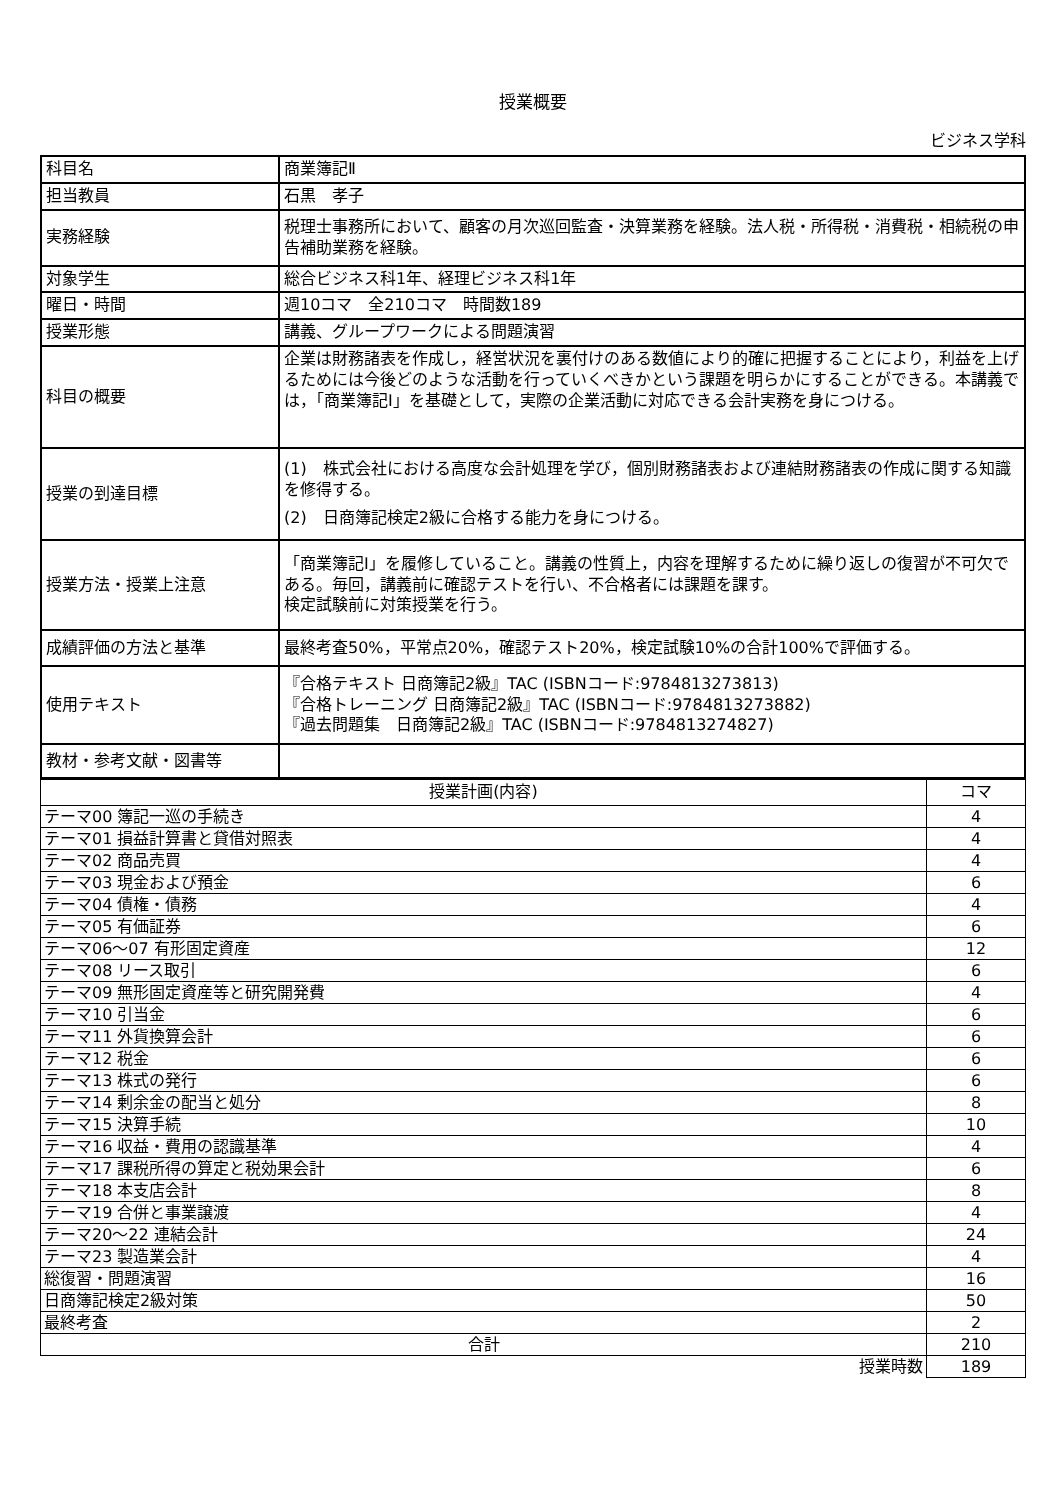授業概要
ビジネス学科
| 科目名 | 商業簿記Ⅱ |
| 担当教員 | 石黒 孝子 |
| 実務経験 | 税理士事務所において、顧客の月次巡回監査・決算業務を経験。法人税・所得税・消費税・相続税の申告補助業務を経験。 |
| 対象学生 | 総合ビジネス科1年、経理ビジネス科1年 |
| 曜日・時間 | 週10コマ 全210コマ 時間数189 |
| 授業形態 | 講義、グループワークによる問題演習 |
| 科目の概要 | 企業は財務諸表を作成し，経営状況を裏付けのある数値により的確に把握することにより，利益を上げるためには今後どのような活動を行っていくべきかという課題を明らかにすることができる。本講義では，「商業簿記Ⅰ」を基礎として，実際の企業活動に対応できる会計実務を身につける。 |
| 授業の到達目標 | (1) 株式会社における高度な会計処理を学び，個別財務諸表および連結財務諸表の作成に関する知識を修得する。 (2) 日商簿記検定2級に合格する能力を身につける。 |
| 授業方法・授業上注意 | 「商業簿記Ⅰ」を履修していること。講義の性質上，内容を理解するために繰り返しの復習が不可欠である。毎回，講義前に確認テストを行い、不合格者には課題を課す。 検定試験前に対策授業を行う。 |
| 成績評価の方法と基準 | 最終考査50%，平常点20%，確認テスト20%，検定試験10%の合計100%で評価する。 |
| 使用テキスト | 『合格テキスト 日商簿記2級』TAC (ISBNコード:9784813273813) 『合格トレーニング 日商簿記2級』TAC (ISBNコード:9784813273882) 『過去問題集 日商簿記2級』TAC (ISBNコード:9784813274827) |
| 教材・参考文献・図書等 | |
| 授業計画(内容) | コマ |
| --- | --- |
| テーマ00 簿記一巡の手続き | 4 |
| テーマ01 損益計算書と貸借対照表 | 4 |
| テーマ02 商品売買 | 4 |
| テーマ03 現金および預金 | 6 |
| テーマ04 債権・債務 | 4 |
| テーマ05 有価証券 | 6 |
| テーマ06～07 有形固定資産 | 12 |
| テーマ08 リース取引 | 6 |
| テーマ09 無形固定資産等と研究開発費 | 4 |
| テーマ10 引当金 | 6 |
| テーマ11 外貨換算会計 | 6 |
| テーマ12 税金 | 6 |
| テーマ13 株式の発行 | 6 |
| テーマ14 剰余金の配当と処分 | 8 |
| テーマ15 決算手続 | 10 |
| テーマ16 収益・費用の認識基準 | 4 |
| テーマ17 課税所得の算定と税効果会計 | 6 |
| テーマ18 本支店会計 | 8 |
| テーマ19 合併と事業譲渡 | 4 |
| テーマ20～22 連結会計 | 24 |
| テーマ23 製造業会計 | 4 |
| 総復習・問題演習 | 16 |
| 日商簿記検定2級対策 | 50 |
| 最終考査 | 2 |
| 合計 | 210 |
| 授業時数 | 189 |